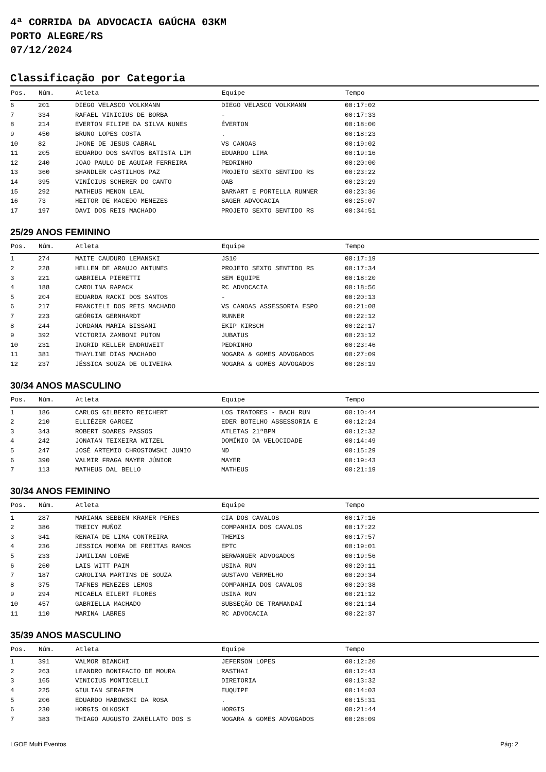4ª CORRIDA DA ADVOCACIA GAÚCHA 03KM
PORTO ALEGRE/RS
07/12/2024
Classificação por Categoria
| Pos. | Núm. | Atleta | Equipe | Tempo |
| --- | --- | --- | --- | --- |
| 6 | 201 | DIEGO VELASCO VOLKMANN | DIEGO VELASCO VOLKMANN | 00:17:02 |
| 7 | 334 | RAFAEL VINICIUS DE BORBA | - | 00:17:33 |
| 8 | 214 | EVERTON FILIPE DA SILVA NUNES | ÉVERTON | 00:18:00 |
| 9 | 450 | BRUNO LOPES COSTA | . | 00:18:23 |
| 10 | 82 | JHONE DE JESUS CABRAL | VS CANOAS | 00:19:02 |
| 11 | 205 | EDUARDO DOS SANTOS BATISTA LIM | EDUARDO LIMA | 00:19:16 |
| 12 | 240 | JOAO PAULO DE AGUIAR FERREIRA | PEDRINHO | 00:20:00 |
| 13 | 360 | SHANDLER CASTILHOS PAZ | PROJETO SEXTO SENTIDO RS | 00:23:22 |
| 14 | 395 | VINÍCIUS SCHERER DO CANTO | OAB | 00:23:29 |
| 15 | 292 | MATHEUS MENON LEAL | BARNART E PORTELLA RUNNER | 00:23:36 |
| 16 | 73 | HEITOR DE MACEDO MENEZES | SAGER ADVOCACIA | 00:25:07 |
| 17 | 197 | DAVI DOS REIS MACHADO | PROJETO SEXTO SENTIDO RS | 00:34:51 |
25/29 ANOS FEMININO
| Pos. | Núm. | Atleta | Equipe | Tempo |
| --- | --- | --- | --- | --- |
| 1 | 274 | MAITE CAUDURO LEMANSKI | JS10 | 00:17:19 |
| 2 | 228 | HELLEN DE ARAUJO ANTUNES | PROJETO SEXTO SENTIDO RS | 00:17:34 |
| 3 | 221 | GABRIELA PIERETTI | SEM EQUIPE | 00:18:20 |
| 4 | 188 | CAROLINA RAPACK | RC ADVOCACIA | 00:18:56 |
| 5 | 204 | EDUARDA RACKI DOS SANTOS | - | 00:20:13 |
| 6 | 217 | FRANCIELI DOS REIS MACHADO | VS CANOAS ASSESSORIA ESPO | 00:21:08 |
| 7 | 223 | GEÓRGIA GERNHARDT | RUNNER | 00:22:12 |
| 8 | 244 | JORDANA MARIA BISSANI | EKIP KIRSCH | 00:22:17 |
| 9 | 392 | VICTORIA ZAMBONI PUTON | JUBATUS | 00:23:12 |
| 10 | 231 | INGRID KELLER ENDRUWEIT | PEDRINHO | 00:23:46 |
| 11 | 381 | THAYLINE DIAS MACHADO | NOGARA & GOMES ADVOGADOS | 00:27:09 |
| 12 | 237 | JÉSSICA SOUZA DE OLIVEIRA | NOGARA & GOMES ADVOGADOS | 00:28:19 |
30/34 ANOS MASCULINO
| Pos. | Núm. | Atleta | Equipe | Tempo |
| --- | --- | --- | --- | --- |
| 1 | 186 | CARLOS GILBERTO REICHERT | LOS TRATORES - BACH RUN | 00:10:44 |
| 2 | 210 | ELLIÉZER GARCEZ | EDER BOTELHO ASSESSORIA E | 00:12:24 |
| 3 | 343 | ROBERT SOARES PASSOS | ATLETAS 21ºBPM | 00:12:32 |
| 4 | 242 | JONATAN TEIXEIRA WITZEL | DOMÍNIO DA VELOCIDADE | 00:14:49 |
| 5 | 247 | JOSÉ ARTEMIO CHROSTOWSKI JUNIO | ND | 00:15:29 |
| 6 | 390 | VALMIR FRAGA MAYER JÚNIOR | MAYER | 00:19:43 |
| 7 | 113 | MATHEUS DAL BELLO | MATHEUS | 00:21:19 |
30/34 ANOS FEMININO
| Pos. | Núm. | Atleta | Equipe | Tempo |
| --- | --- | --- | --- | --- |
| 1 | 287 | MARIANA SEBBEN KRAMER PERES | CIA DOS CAVALOS | 00:17:16 |
| 2 | 386 | TREICY MUÑOZ | COMPANHIA DOS CAVALOS | 00:17:22 |
| 3 | 341 | RENATA DE LIMA CONTREIRA | THEMIS | 00:17:57 |
| 4 | 236 | JESSICA MOEMA DE FREITAS RAMOS | EPTC | 00:19:01 |
| 5 | 233 | JAMILIAN LOEWE | BERWANGER ADVOGADOS | 00:19:56 |
| 6 | 260 | LAIS WITT PAIM | USINA RUN | 00:20:11 |
| 7 | 187 | CAROLINA MARTINS DE SOUZA | GUSTAVO VERMELHO | 00:20:34 |
| 8 | 375 | TAFNES MENEZES LEMOS | COMPANHIA DOS CAVALOS | 00:20:38 |
| 9 | 294 | MICAELA EILERT FLORES | USINA RUN | 00:21:12 |
| 10 | 457 | GABRIELLA MACHADO | SUBSEÇÃO DE TRAMANDAÍ | 00:21:14 |
| 11 | 110 | MARINA LABRES | RC ADVOCACIA | 00:22:37 |
35/39 ANOS MASCULINO
| Pos. | Núm. | Atleta | Equipe | Tempo |
| --- | --- | --- | --- | --- |
| 1 | 391 | VALMOR BIANCHI | JEFERSON LOPES | 00:12:20 |
| 2 | 263 | LEANDRO BONIFACIO DE MOURA | RASTHAI | 00:12:43 |
| 3 | 165 | VINICIUS MONTICELLI | DIRETORIA | 00:13:32 |
| 4 | 225 | GIULIAN SERAFIM | EUQUIPE | 00:14:03 |
| 5 | 206 | EDUARDO HABOWSKI DA ROSA | . | 00:15:31 |
| 6 | 230 | HORGIS OLKOSKI | HORGIS | 00:21:44 |
| 7 | 383 | THIAGO AUGUSTO ZANELLATO DOS S | NOGARA & GOMES ADVOGADOS | 00:28:09 |
LGOE Multi Eventos Pág: 2